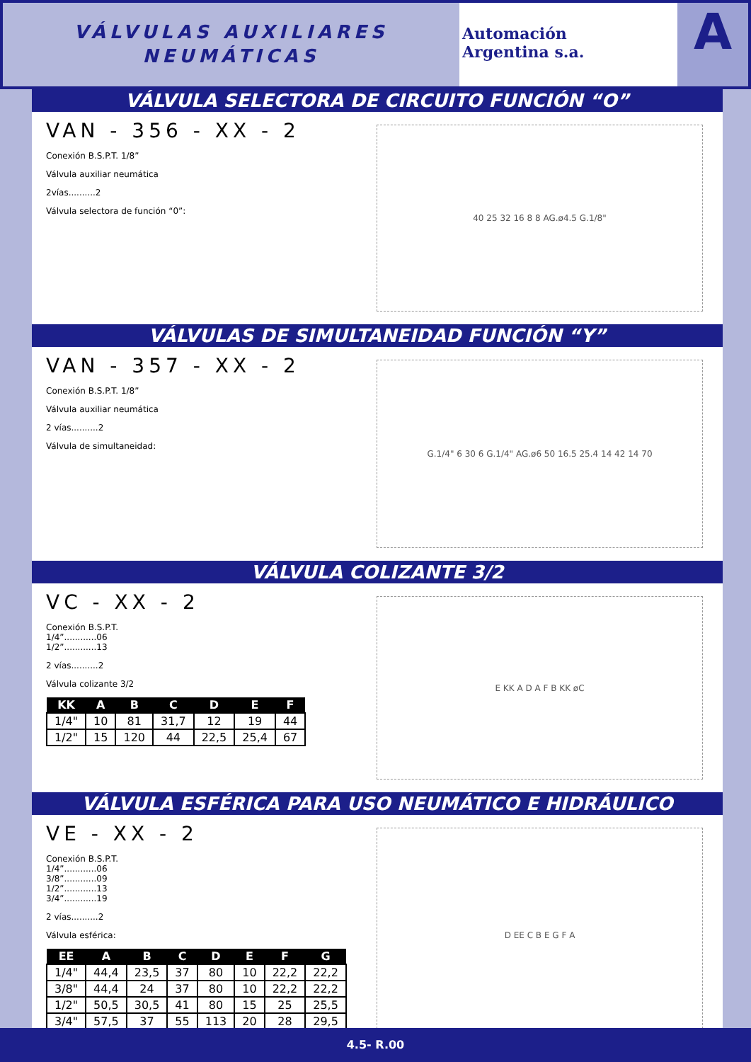VÁLVULAS AUXILIARES
NEUMÁTICAS
Automación
Argentina s.a.
A
VÁLVULA SELECTORA DE CIRCUITO FUNCIÓN “O”
VAN - 356 - XX - 2
Conexión B.S.P.T. 1/8”
Válvula auxiliar neumática
2vías..........2
Válvula selectora de función “0”:
40 25 32 16 8 8 AG.ø4.5 G.1/8"
VÁLVULAS DE SIMULTANEIDAD FUNCIÓN “Y”
VAN - 357 - XX - 2
Conexión B.S.P.T. 1/8”
Válvula auxiliar neumática
2 vías..........2
Válvula de simultaneidad:
G.1/4" 6 30 6 G.1/4" AG.ø6 50 16.5 25.4 14 42 14 70
VÁLVULA COLIZANTE 3/2
VC - XX - 2
Conexión B.S.P.T.
1/4”............06
1/2”............13
2 vías..........2
Válvula colizante 3/2
| KK | A | B | C | D | E | F |
| --- | --- | --- | --- | --- | --- | --- |
| 1/4" | 10 | 81 | 31,7 | 12 | 19 | 44 |
| 1/2" | 15 | 120 | 44 | 22,5 | 25,4 | 67 |
E KK A D A F B KK øC
VÁLVULA ESFÉRICA PARA USO NEUMÁTICO E HIDRÁULICO
VE - XX - 2
Conexión B.S.P.T.
1/4”............06
3/8”............09
1/2”............13
3/4”............19
2 vías..........2
Válvula esférica:
| EE | A | B | C | D | E | F | G |
| --- | --- | --- | --- | --- | --- | --- | --- |
| 1/4" | 44,4 | 23,5 | 37 | 80 | 10 | 22,2 | 22,2 |
| 3/8" | 44,4 | 24 | 37 | 80 | 10 | 22,2 | 22,2 |
| 1/2" | 50,5 | 30,5 | 41 | 80 | 15 | 25 | 25,5 |
| 3/4" | 57,5 | 37 | 55 | 113 | 20 | 28 | 29,5 |
D EE C B E G F A
4.5- R.00